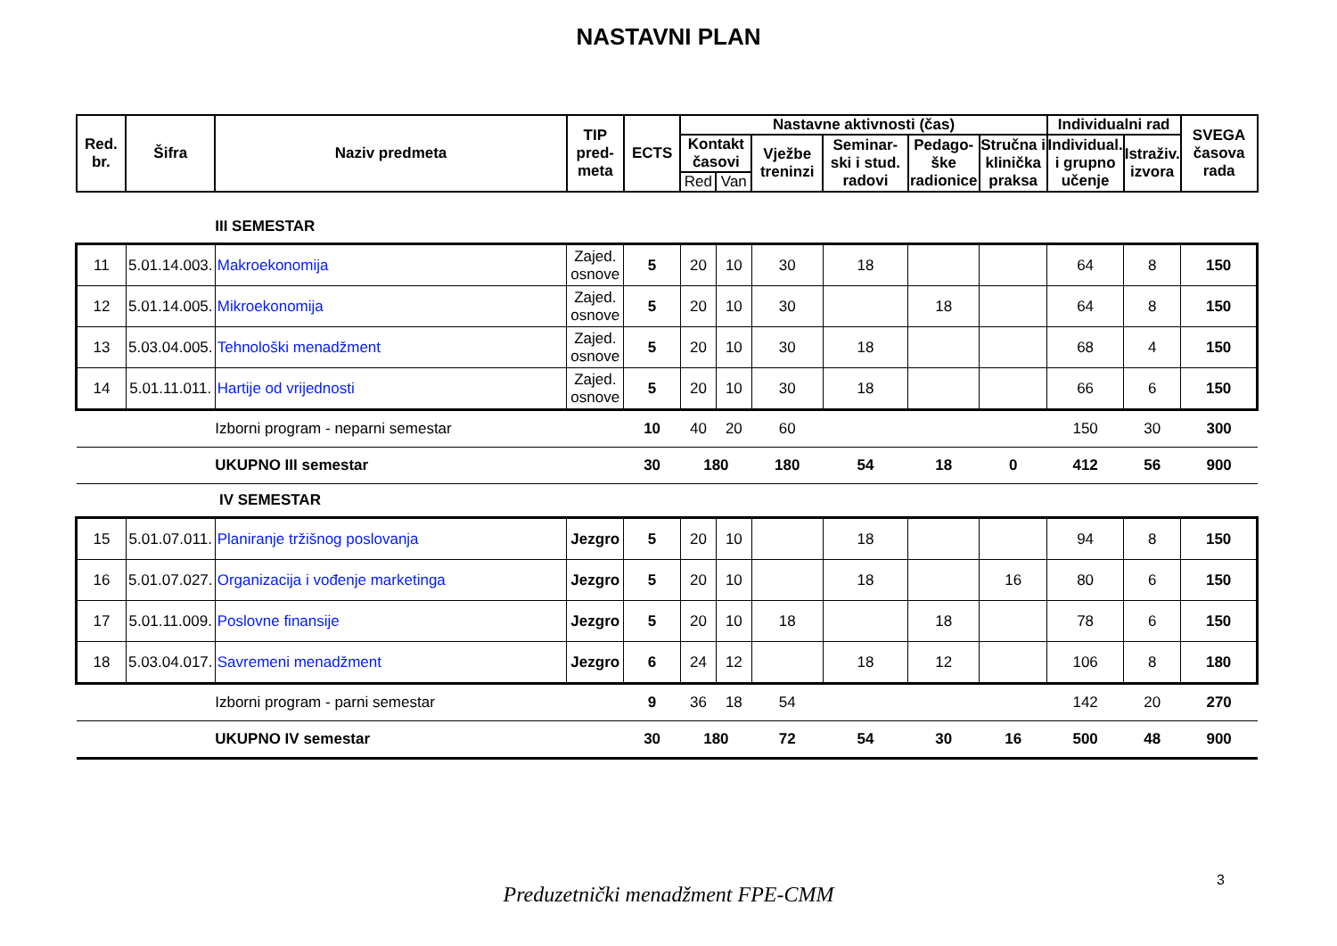NASTAVNI PLAN
| Red. br. | Šifra | Naziv predmeta | TIP pred- meta | ECTS | Nastavne aktivnosti (čas) | | | | | | Individualni rad | | SVEGA časova rada |
| --- | --- | --- | --- | --- | --- | --- | --- | --- | --- | --- | --- | --- | --- |
| | | | | | Kontakt časovi | | Vježbe treninzi | Seminar- ski i stud. radovi | Pedago- ške radionice | Stručna i klinička praksa | Individual. i grupno učenje | Istraživ. izvora | |
| | | | | | Red | Van | | | | | | | |
| | | III SEMESTAR | | | | | | | | | | | |
| 11 | 5.01.14.003. | Makroekonomija | Zajed. osnove | 5 | 20 | 10 | 30 | 18 | | | 64 | 8 | 150 |
| 12 | 5.01.14.005. | Mikroekonomija | Zajed. osnove | 5 | 20 | 10 | 30 | | 18 | | 64 | 8 | 150 |
| 13 | 5.03.04.005. | Tehnološki menadžment | Zajed. osnove | 5 | 20 | 10 | 30 | 18 | | | 68 | 4 | 150 |
| 14 | 5.01.11.011. | Hartije od vrijednosti | Zajed. osnove | 5 | 20 | 10 | 30 | 18 | | | 66 | 6 | 150 |
| | | Izborni program - neparni semestar | | 10 | 40 | 20 | 60 | | | | 150 | 30 | 300 |
| | | UKUPNO III semestar | | 30 | 180 | | 180 | 54 | 18 | 0 | 412 | 56 | 900 |
| | | IV SEMESTAR | | | | | | | | | | | |
| 15 | 5.01.07.011. | Planiranje tržišnog poslovanja | Jezgro | 5 | 20 | 10 | | 18 | | | 94 | 8 | 150 |
| 16 | 5.01.07.027. | Organizacija i vođenje marketinga | Jezgro | 5 | 20 | 10 | | 18 | | 16 | 80 | 6 | 150 |
| 17 | 5.01.11.009. | Poslovne finansije | Jezgro | 5 | 20 | 10 | 18 | | 18 | | 78 | 6 | 150 |
| 18 | 5.03.04.017. | Savremeni menadžment | Jezgro | 6 | 24 | 12 | | 18 | 12 | | 106 | 8 | 180 |
| | | Izborni program - parni semestar | | 9 | 36 | 18 | 54 | | | | 142 | 20 | 270 |
| | | UKUPNO IV semestar | | 30 | 180 | | 72 | 54 | 30 | 16 | 500 | 48 | 900 |
3
Preduzetnički menadžment FPE-CMM